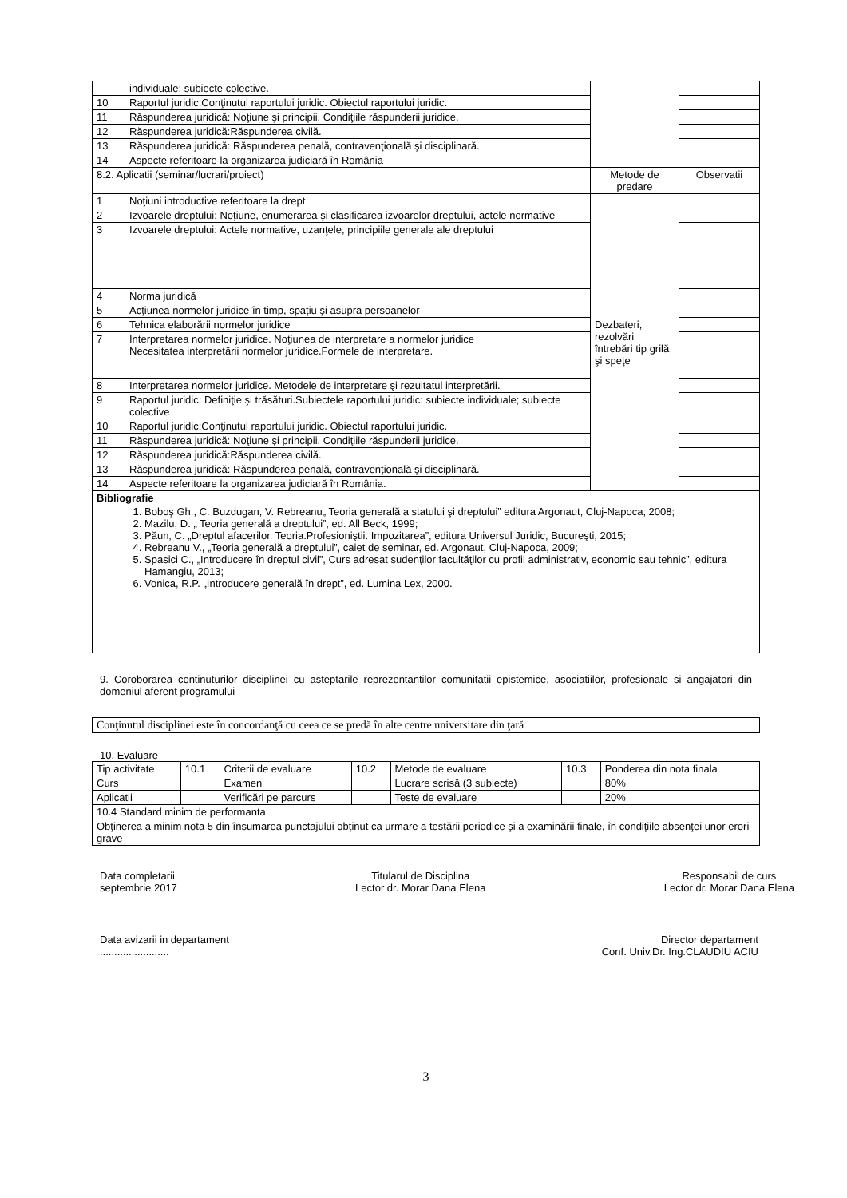| | individuale; subiecte colective. | | |
| 10 | Raportul juridic:Conţinutul raportului juridic. Obiectul raportului juridic. | | |
| 11 | Răspunderea juridică: Noţiune şi principii. Condiţiile răspunderii juridice. | | |
| 12 | Răspunderea juridică:Răspunderea civilă. | | |
| 13 | Răspunderea juridică: Răspunderea penală, contravenţională şi disciplinară. | | |
| 14 | Aspecte referitoare la organizarea judiciară în România | | |
| 8.2. Aplicatii (seminar/lucrari/proiect) | | Metode de predare | Observatii |
| 1 | Noţiuni introductive referitoare la drept | Dezbateri, rezolvări întrebări tip grilă şi speţe | |
| 2 | Izvoarele dreptului: Noţiune, enumerarea şi clasificarea izvoarelor dreptului, actele normative | | |
| 3 | Izvoarele dreptului: Actele normative, uzanţele, principiile generale ale dreptului | | |
| 4 | Norma juridică | | |
| 5 | Acţiunea normelor juridice în timp, spaţiu şi asupra persoanelor | | |
| 6 | Tehnica elaborării normelor juridice | | |
| 7 | Interpretarea normelor juridice. Noţiunea de interpretare a normelor juridice Necesitatea interpretării normelor juridice.Formele de interpretare. | | |
| 8 | Interpretarea normelor juridice. Metodele de interpretare şi rezultatul interpretării. | | |
| 9 | Raportul juridic: Definiţie şi trăsături.Subiectele raportului juridic: subiecte individuale; subiecte colective | | |
| 10 | Raportul juridic:Conţinutul raportului juridic. Obiectul raportului juridic. | | |
| 11 | Răspunderea juridică: Noţiune şi principii. Condiţiile răspunderii juridice. | | |
| 12 | Răspunderea juridică:Răspunderea civilă. | | |
| 13 | Răspunderea juridică: Răspunderea penală, contravenţională şi disciplinară. | | |
| 14 | Aspecte referitoare la organizarea judiciară în România. | | |
| Bibliografie 1. Boboş Gh., C. Buzdugan, V. Rebreanu„ Teoria generală a statului şi dreptului” editura Argonaut, Cluj-Napoca, 2008; 2. Mazilu, D. „ Teoria generală a dreptului”, ed. All Beck, 1999; 3. Păun, C. „Dreptul afacerilor. Teoria.Profesioniştii. Impozitarea”, editura Universul Juridic, Bucureşti, 2015; 4. Rebreanu V., „Teoria generală a dreptului”, caiet de seminar, ed. Argonaut, Cluj-Napoca, 2009; 5. Spasici C., „Introducere în dreptul civil”, Curs adresat sudenţilor facultăţilor cu profil administrativ, economic sau tehnic”, editura Hamangiu, 2013; 6. Vonica, R.P. „Introducere generală în drept”, ed. Lumina Lex, 2000. | | | |
9. Coroborarea continuturilor disciplinei cu asteptarile reprezentantilor comunitatii epistemice, asociatiilor, profesionale si angajatori din domeniul aferent programului
| Conţinutul disciplinei este în concordanţă cu ceea ce se predă în alte centre universitare din ţară |
10. Evaluare
| Tip activitate | 10.1 | Criterii de evaluare | 10.2 | Metode de evaluare | 10.3 | Ponderea din nota finala |
| Curs | | Examen | | Lucrare scrisă (3 subiecte) | | 80% |
| Aplicatii | | Verificări pe parcurs | | Teste de evaluare | | 20% |
| 10.4 Standard minim de performanta | | | | | | |
| Obţinerea a minim nota 5 din însumarea punctajului obţinut ca urmare a testării periodice şi a examinării finale, în condiţiile absenţei unor erori grave | | | | | | |
Data completarii
septembrie 2017
Titularul de Disciplina
Lector dr. Morar Dana Elena
Responsabil de curs
Lector dr. Morar Dana Elena
Data avizarii in departament
........................
Director departament
Conf. Univ.Dr. Ing.CLAUDIU ACIU
3